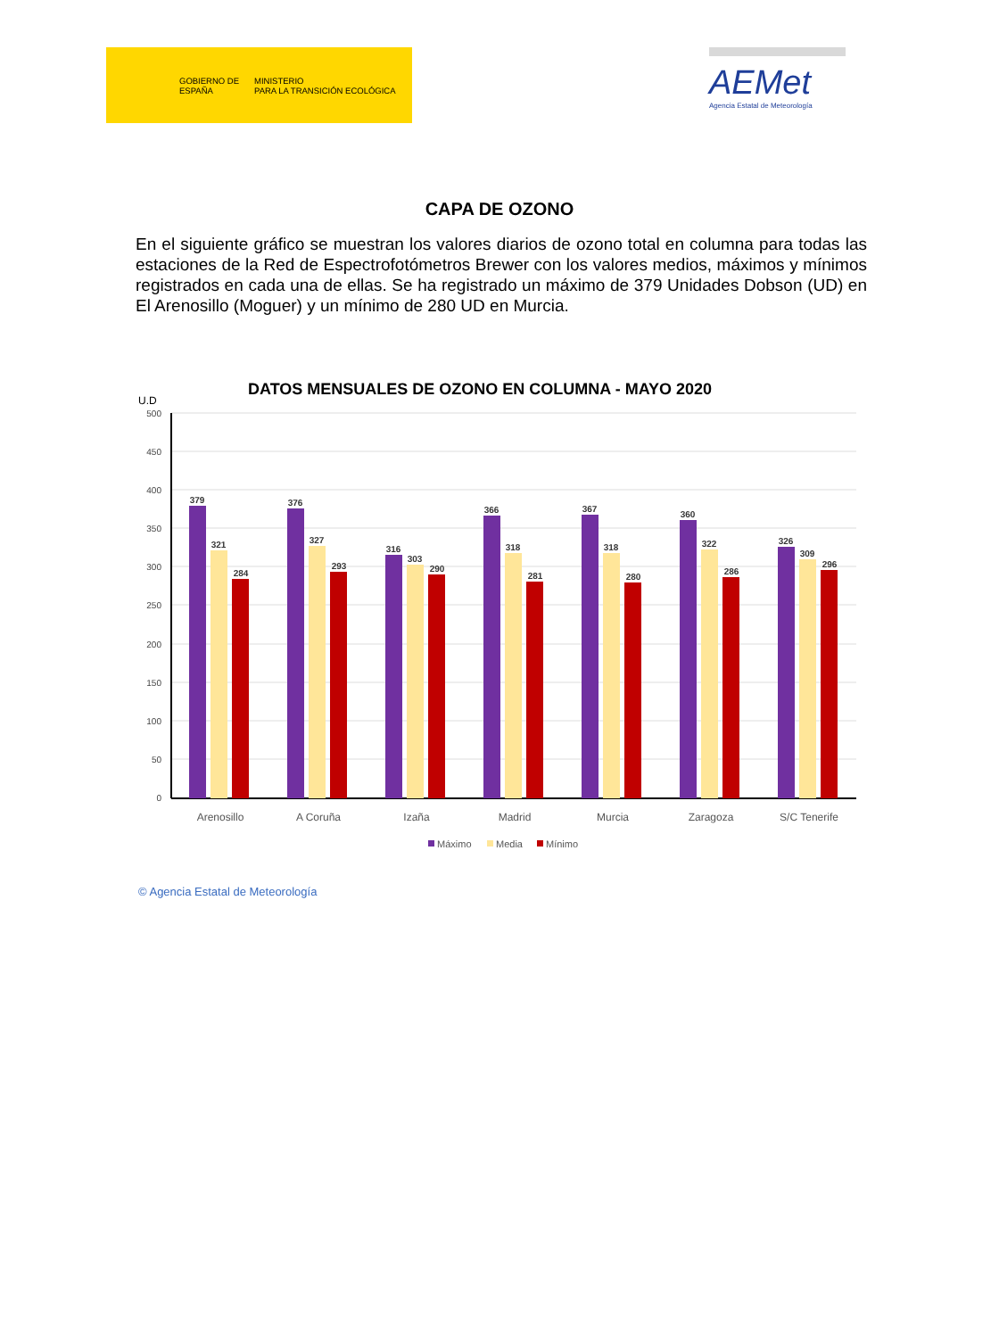GOBIERNO DE ESPAÑA MINISTERIO
PARA LA TRANSICIÓN ECOLÓGICA
AEMet
Agencia Estatal de Meteorología
CAPA DE OZONO
En el siguiente gráfico se muestran los valores diarios de ozono total en columna para todas las estaciones de la Red de Espectrofotómetros Brewer con los valores medios, máximos y mínimos registrados en cada una de ellas. Se ha registrado un máximo de 379 Unidades Dobson (UD) en El Arenosillo (Moguer) y un mínimo de 280 UD en Murcia.
DATOS MENSUALES DE OZONO EN COLUMNA - MAYO 2020
U.D
500
450
400
350
300
250
200
150
100
50
0
379
321
284
376
327
293
316
303
290
366
318
281
367
318
280
360
322
286
326
309
296
Arenosillo
A Coruña
Izaña
Madrid
Murcia
Zaragoza
S/C Tenerife
Máximo
Media
Mínimo
© Agencia Estatal de Meteorología